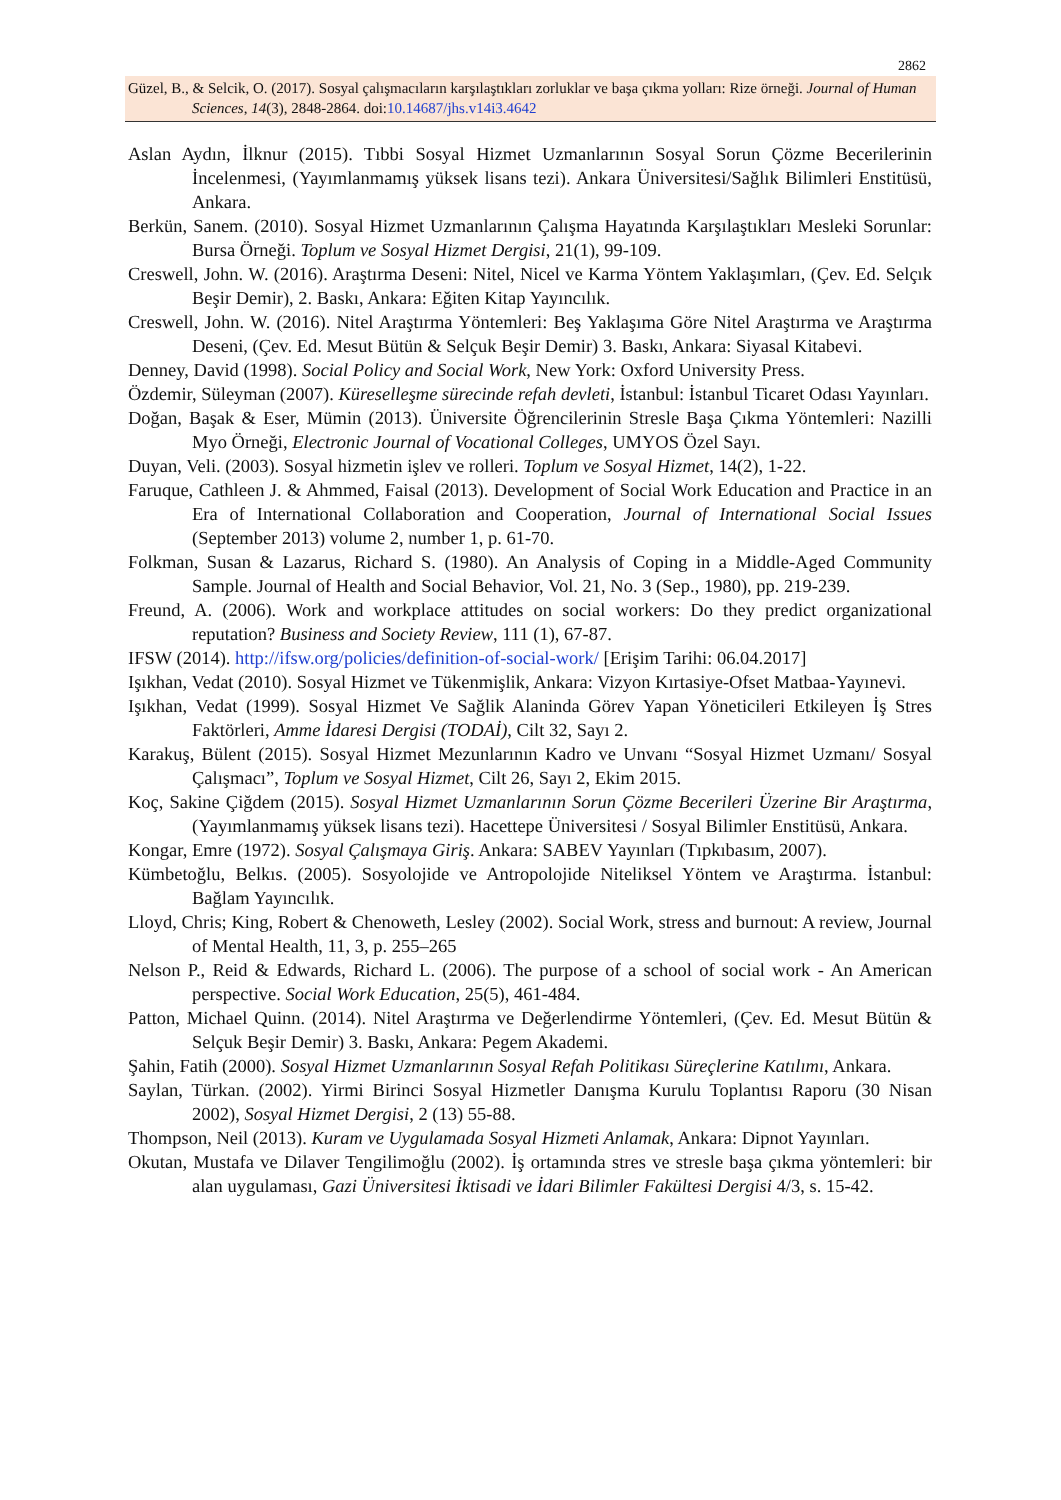2862
Güzel, B., & Selcik, O. (2017). Sosyal çalışmacıların karşılaştıkları zorluklar ve başa çıkma yolları: Rize örneği. Journal of Human Sciences, 14(3), 2848-2864. doi:10.14687/jhs.v14i3.4642
Aslan Aydın, İlknur (2015). Tıbbi Sosyal Hizmet Uzmanlarının Sosyal Sorun Çözme Becerilerinin İncelenmesi, (Yayımlanmamış yüksek lisans tezi). Ankara Üniversitesi/Sağlık Bilimleri Enstitüsü, Ankara.
Berkün, Sanem. (2010). Sosyal Hizmet Uzmanlarının Çalışma Hayatında Karşılaştıkları Mesleki Sorunlar: Bursa Örneği. Toplum ve Sosyal Hizmet Dergisi, 21(1), 99-109.
Creswell, John. W. (2016). Araştırma Deseni: Nitel, Nicel ve Karma Yöntem Yaklaşımları, (Çev. Ed. Selçık Beşir Demir), 2. Baskı, Ankara: Eğiten Kitap Yayıncılık.
Creswell, John. W. (2016). Nitel Araştırma Yöntemleri: Beş Yaklaşıma Göre Nitel Araştırma ve Araştırma Deseni, (Çev. Ed. Mesut Bütün & Selçuk Beşir Demir) 3. Baskı, Ankara: Siyasal Kitabevi.
Denney, David (1998). Social Policy and Social Work, New York: Oxford University Press.
Özdemir, Süleyman (2007). Küreselleşme sürecinde refah devleti, İstanbul: İstanbul Ticaret Odası Yayınları.
Doğan, Başak & Eser, Mümin (2013). Üniversite Öğrencilerinin Stresle Başa Çıkma Yöntemleri: Nazilli Myo Örneği, Electronic Journal of Vocational Colleges, UMYOS Özel Sayı.
Duyan, Veli. (2003). Sosyal hizmetin işlev ve rolleri. Toplum ve Sosyal Hizmet, 14(2), 1-22.
Faruque, Cathleen J. & Ahmmed, Faisal (2013). Development of Social Work Education and Practice in an Era of International Collaboration and Cooperation, Journal of International Social Issues (September 2013) volume 2, number 1, p. 61-70.
Folkman, Susan & Lazarus, Richard S. (1980). An Analysis of Coping in a Middle-Aged Community Sample. Journal of Health and Social Behavior, Vol. 21, No. 3 (Sep., 1980), pp. 219-239.
Freund, A. (2006). Work and workplace attitudes on social workers: Do they predict organizational reputation? Business and Society Review, 111 (1), 67-87.
IFSW (2014). http://ifsw.org/policies/definition-of-social-work/ [Erişim Tarihi: 06.04.2017]
Işıkhan, Vedat (2010). Sosyal Hizmet ve Tükenmişlik, Ankara: Vizyon Kırtasiye-Ofset Matbaa-Yayınevi.
Işıkhan, Vedat (1999). Sosyal Hizmet Ve Sağlik Alaninda Görev Yapan Yöneticileri Etkileyen İş Stres Faktörleri, Amme İdaresi Dergisi (TODAİ), Cilt 32, Sayı 2.
Karakuş, Bülent (2015). Sosyal Hizmet Mezunlarının Kadro ve Unvanı “Sosyal Hizmet Uzmanı/ Sosyal Çalışmacı”, Toplum ve Sosyal Hizmet, Cilt 26, Sayı 2, Ekim 2015.
Koç, Sakine Çiğdem (2015). Sosyal Hizmet Uzmanlarının Sorun Çözme Becerileri Üzerine Bir Araştırma, (Yayımlanmamış yüksek lisans tezi). Hacettepe Üniversitesi / Sosyal Bilimler Enstitüsü, Ankara.
Kongar, Emre (1972). Sosyal Çalışmaya Giriş. Ankara: SABEV Yayınları (Tıpkıbasım, 2007).
Kümbetoğlu, Belkıs. (2005). Sosyolojide ve Antropolojide Niteliksel Yöntem ve Araştırma. İstanbul: Bağlam Yayıncılık.
Lloyd, Chris; King, Robert & Chenoweth, Lesley (2002). Social Work, stress and burnout: A review, Journal of Mental Health, 11, 3, p. 255–265
Nelson P., Reid & Edwards, Richard L. (2006). The purpose of a school of social work - An American perspective. Social Work Education, 25(5), 461-484.
Patton, Michael Quinn. (2014). Nitel Araştırma ve Değerlendirme Yöntemleri, (Çev. Ed. Mesut Bütün & Selçuk Beşir Demir) 3. Baskı, Ankara: Pegem Akademi.
Şahin, Fatih (2000). Sosyal Hizmet Uzmanlarının Sosyal Refah Politikası Süreçlerine Katılımı, Ankara.
Saylan, Türkan. (2002). Yirmi Birinci Sosyal Hizmetler Danışma Kurulu Toplantısı Raporu (30 Nisan 2002), Sosyal Hizmet Dergisi, 2 (13) 55-88.
Thompson, Neil (2013). Kuram ve Uygulamada Sosyal Hizmeti Anlamak, Ankara: Dipnot Yayınları.
Okutan, Mustafa ve Dilaver Tengilimoğlu (2002). İş ortamında stres ve stresle başa çıkma yöntemleri: bir alan uygulaması, Gazi Üniversitesi İktisadi ve İdari Bilimler Fakültesi Dergisi 4/3, s. 15-42.